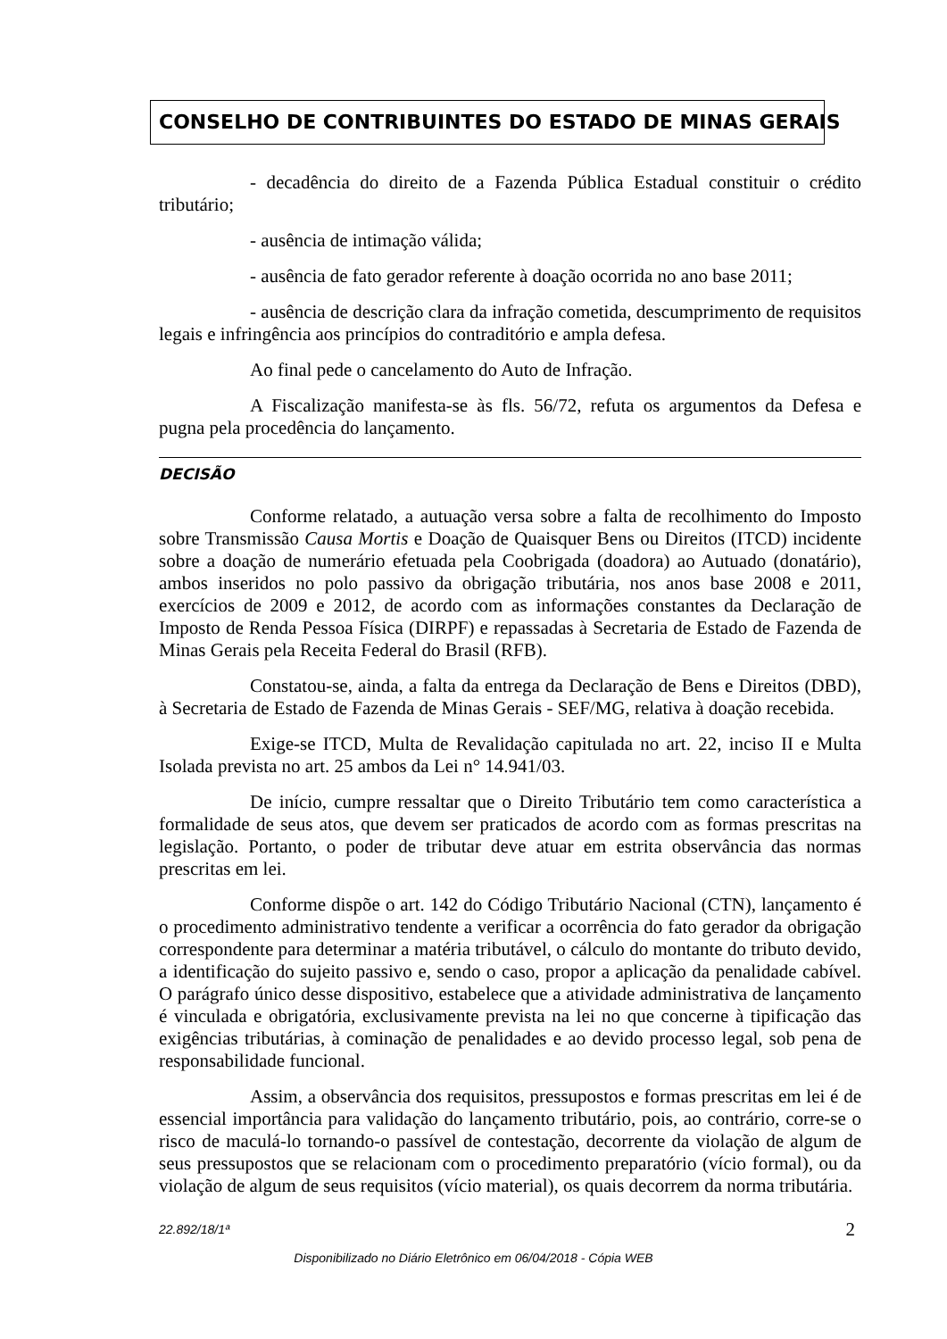CONSELHO DE CONTRIBUINTES DO ESTADO DE MINAS GERAIS
- decadência do direito de a Fazenda Pública Estadual constituir o crédito tributário;
- ausência de intimação válida;
- ausência de fato gerador referente à doação ocorrida no ano base 2011;
- ausência de descrição clara da infração cometida, descumprimento de requisitos legais e infringência aos princípios do contraditório e ampla defesa.
Ao final pede o cancelamento do Auto de Infração.
A Fiscalização manifesta-se às fls. 56/72, refuta os argumentos da Defesa e pugna pela procedência do lançamento.
DECISÃO
Conforme relatado, a autuação versa sobre a falta de recolhimento do Imposto sobre Transmissão Causa Mortis e Doação de Quaisquer Bens ou Direitos (ITCD) incidente sobre a doação de numerário efetuada pela Coobrigada (doadora) ao Autuado (donatário), ambos inseridos no polo passivo da obrigação tributária, nos anos base 2008 e 2011, exercícios de 2009 e 2012, de acordo com as informações constantes da Declaração de Imposto de Renda Pessoa Física (DIRPF) e repassadas à Secretaria de Estado de Fazenda de Minas Gerais pela Receita Federal do Brasil (RFB).
Constatou-se, ainda, a falta da entrega da Declaração de Bens e Direitos (DBD), à Secretaria de Estado de Fazenda de Minas Gerais - SEF/MG, relativa à doação recebida.
Exige-se ITCD, Multa de Revalidação capitulada no art. 22, inciso II e Multa Isolada prevista no art. 25 ambos da Lei n° 14.941/03.
De início, cumpre ressaltar que o Direito Tributário tem como característica a formalidade de seus atos, que devem ser praticados de acordo com as formas prescritas na legislação. Portanto, o poder de tributar deve atuar em estrita observância das normas prescritas em lei.
Conforme dispõe o art. 142 do Código Tributário Nacional (CTN), lançamento é o procedimento administrativo tendente a verificar a ocorrência do fato gerador da obrigação correspondente para determinar a matéria tributável, o cálculo do montante do tributo devido, a identificação do sujeito passivo e, sendo o caso, propor a aplicação da penalidade cabível. O parágrafo único desse dispositivo, estabelece que a atividade administrativa de lançamento é vinculada e obrigatória, exclusivamente prevista na lei no que concerne à tipificação das exigências tributárias, à cominação de penalidades e ao devido processo legal, sob pena de responsabilidade funcional.
Assim, a observância dos requisitos, pressupostos e formas prescritas em lei é de essencial importância para validação do lançamento tributário, pois, ao contrário, corre-se o risco de maculá-lo tornando-o passível de contestação, decorrente da violação de algum de seus pressupostos que se relacionam com o procedimento preparatório (vício formal), ou da violação de algum de seus requisitos (vício material), os quais decorrem da norma tributária.
22.892/18/1ª 2
Disponibilizado no Diário Eletrônico em 06/04/2018 - Cópia WEB